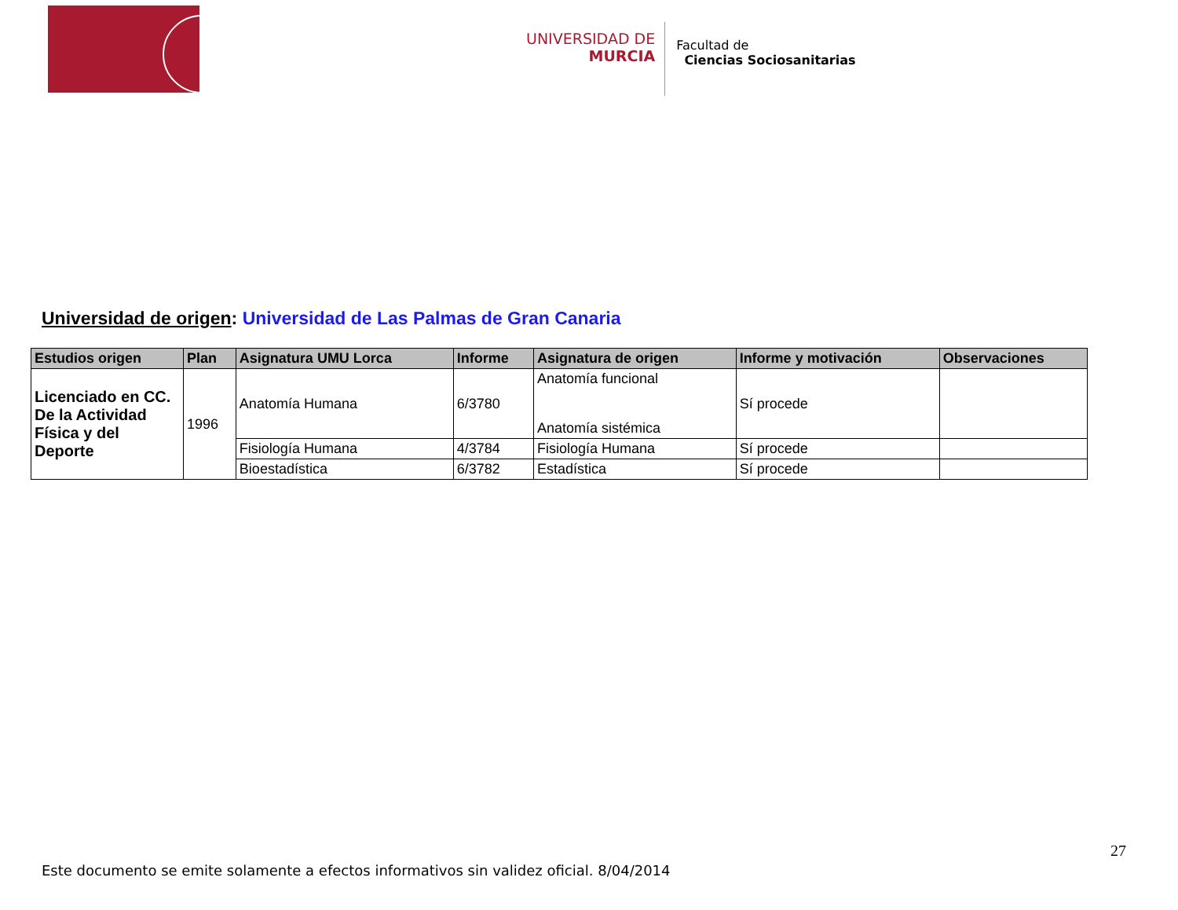UNIVERSIDAD DE
MURCIA
Facultad de
Ciencias Sociosanitarias
Universidad de origen: Universidad de Las Palmas de Gran Canaria
| Estudios origen | Plan | Asignatura UMU Lorca | Informe | Asignatura de origen | Informe y motivación | Observaciones |
| --- | --- | --- | --- | --- | --- | --- |
| Licenciado en CC. De la Actividad Física y del Deporte | 1996 | Anatomía Humana | 6/3780 | Anatomía funcional Anatomía sistémica | Sí procede | |
| | | Fisiología Humana | 4/3784 | Fisiología Humana | Sí procede | |
| | | Bioestadística | 6/3782 | Estadística | Sí procede | |
27
Este documento se emite solamente a efectos informativos sin validez oficial. 8/04/2014